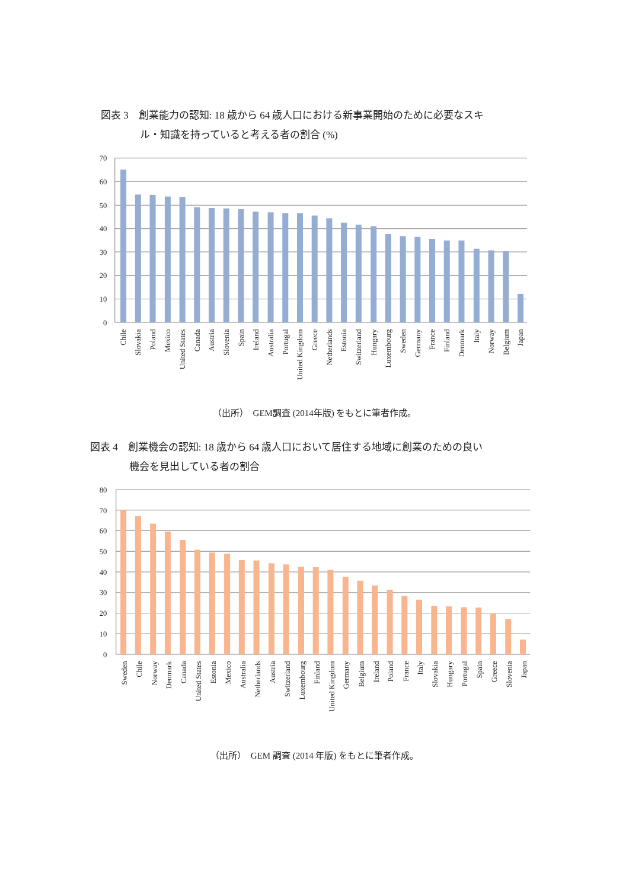図表 3　創業能力の認知: 18 歳から 64 歳人口における新事業開始のために必要なスキ
ル・知識を持っていると考える者の割合 (%)
70
60
50
40
30
20
10
0
Chile
Slovakia
Poland
Mexico
United States
Canada
Austria
Slovenia
Spain
Ireland
Australia
Portugal
United Kingdom
Greece
Netherlands
Estonia
Switzerland
Hungary
Luxembourg
Sweden
Germany
France
Finland
Denmark
Italy
Norway
Belgium
Japan
（出所）　GEM調査 (2014年版) をもとに筆者作成。
図表 4　創業機会の認知: 18 歳から 64 歳人口において居住する地域に創業のための良い
機会を見出している者の割合
80
70
60
50
40
30
20
10
0
Sweden
Chile
Norway
Denmark
Canada
United States
Estonia
Mexico
Australia
Netherlands
Austria
Switzerland
Luxembourg
Finland
United Kingdom
Germany
Belgium
Ireland
Poland
France
Italy
Slovakia
Hungary
Portugal
Spain
Greece
Slovenia
Japan
（出所）　GEM 調査 (2014 年版) をもとに筆者作成。